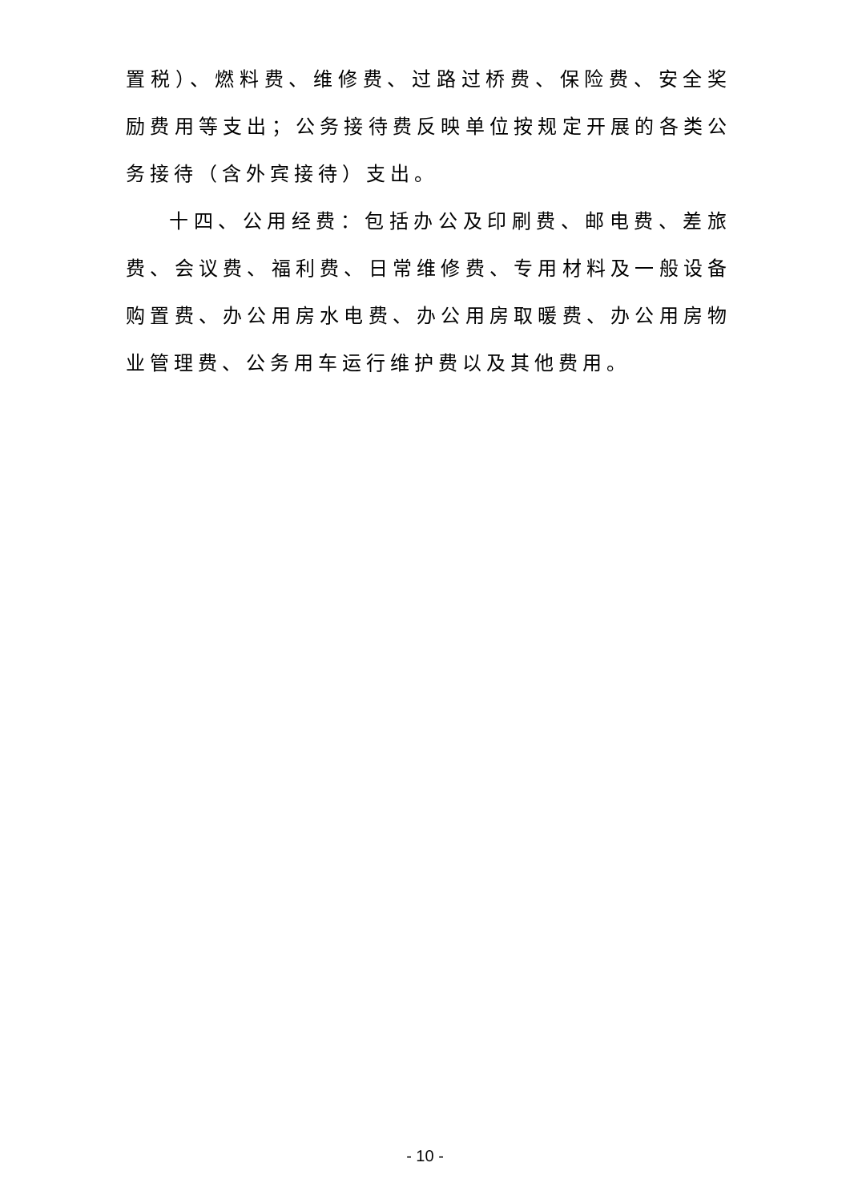置税）、燃料费、维修费、过路过桥费、保险费、安全奖励费用等支出；公务接待费反映单位按规定开展的各类公务接待（含外宾接待）支出。
十四、公用经费：包括办公及印刷费、邮电费、差旅费、会议费、福利费、日常维修费、专用材料及一般设备购置费、办公用房水电费、办公用房取暖费、办公用房物业管理费、公务用车运行维护费以及其他费用。
- 10 -